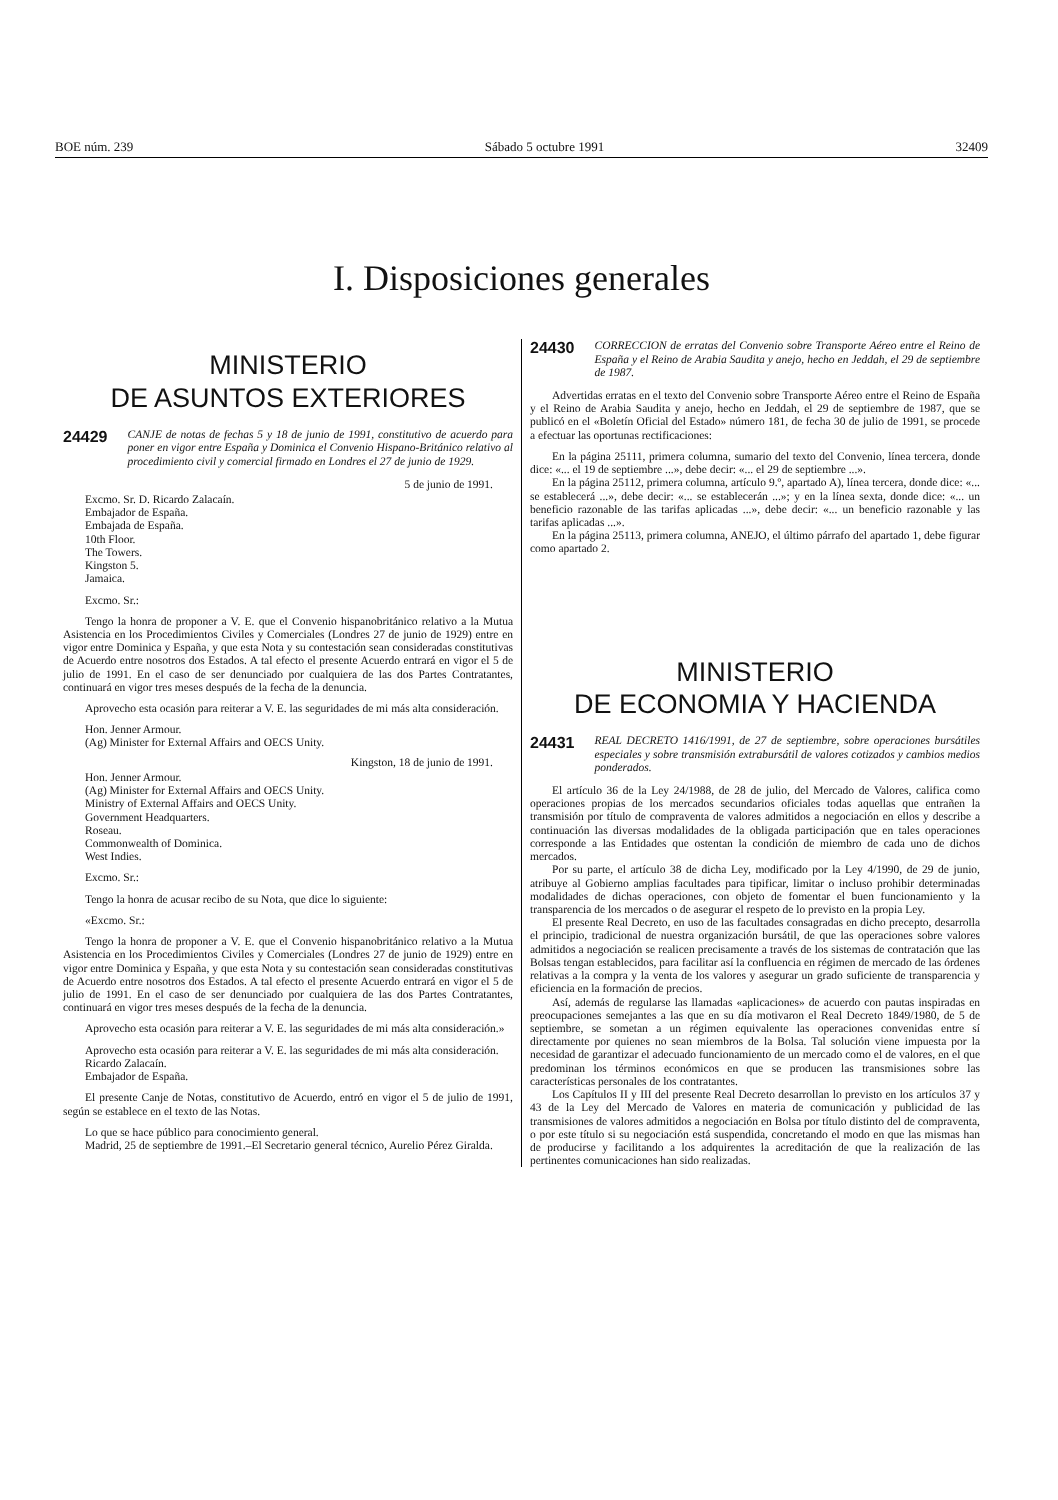BOE núm. 239 Sábado 5 octubre 1991 32409
I. Disposiciones generales
MINISTERIO
DE ASUNTOS EXTERIORES
24429 CANJE de notas de fechas 5 y 18 de junio de 1991, constitutivo de acuerdo para poner en vigor entre España y Dominica el Convenio Hispano-Británico relativo al procedimiento civil y comercial firmado en Londres el 27 de junio de 1929.
5 de junio de 1991.
Excmo. Sr. D. Ricardo Zalacaín.
Embajador de España.
Embajada de España.
10th Floor.
The Towers.
Kingston 5.
Jamaica.
Excmo. Sr.:
Tengo la honra de proponer a V. E. que el Convenio hispanobritánico relativo a la Mutua Asistencia en los Procedimientos Civiles y Comerciales (Londres 27 de junio de 1929) entre en vigor entre Dominica y España, y que esta Nota y su contestación sean consideradas constitutivas de Acuerdo entre nosotros dos Estados. A tal efecto el presente Acuerdo entrará en vigor el 5 de julio de 1991. En el caso de ser denunciado por cualquiera de las dos Partes Contratantes, continuará en vigor tres meses después de la fecha de la denuncia.
Aprovecho esta ocasión para reiterar a V. E. las seguridades de mi más alta consideración.
Hon. Jenner Armour.
(Ag) Minister for External Affairs and OECS Unity.
Kingston, 18 de junio de 1991.
Hon. Jenner Armour.
(Ag) Minister for External Affairs and OECS Unity.
Ministry of External Affairs and OECS Unity.
Government Headquarters.
Roseau.
Commonwealth of Dominica.
West Indies.
Excmo. Sr.:
Tengo la honra de acusar recibo de su Nota, que dice lo siguiente:
«Excmo. Sr.:
Tengo la honra de proponer a V. E. que el Convenio hispanobritánico relativo a la Mutua Asistencia en los Procedimientos Civiles y Comerciales (Londres 27 de junio de 1929) entre en vigor entre Dominica y España, y que esta Nota y su contestación sean consideradas constitutivas de Acuerdo entre nosotros dos Estados. A tal efecto el presente Acuerdo entrará en vigor el 5 de julio de 1991. En el caso de ser denunciado por cualquiera de las dos Partes Contratantes, continuará en vigor tres meses después de la fecha de la denuncia.
Aprovecho esta ocasión para reiterar a V. E. las seguridades de mi más alta consideración.»
Aprovecho esta ocasión para reiterar a V. E. las seguridades de mi más alta consideración.
Ricardo Zalacaín.
Embajador de España.
El presente Canje de Notas, constitutivo de Acuerdo, entró en vigor el 5 de julio de 1991, según se establece en el texto de las Notas.
Lo que se hace público para conocimiento general.
Madrid, 25 de septiembre de 1991.–El Secretario general técnico, Aurelio Pérez Giralda.
24430 CORRECCION de erratas del Convenio sobre Transporte Aéreo entre el Reino de España y el Reino de Arabia Saudita y anejo, hecho en Jeddah, el 29 de septiembre de 1987.
Advertidas erratas en el texto del Convenio sobre Transporte Aéreo entre el Reino de España y el Reino de Arabia Saudita y anejo, hecho en Jeddah, el 29 de septiembre de 1987, que se publicó en el «Boletín Oficial del Estado» número 181, de fecha 30 de julio de 1991, se procede a efectuar las oportunas rectificaciones:
En la página 25111, primera columna, sumario del texto del Convenio, línea tercera, donde dice: «... el 19 de septiembre ...», debe decir: «... el 29 de septiembre ...».
En la página 25112, primera columna, artículo 9.º, apartado A), línea tercera, donde dice: «... se establecerá ...», debe decir: «... se establecerán ...»; y en la línea sexta, donde dice: «... un beneficio razonable de las tarifas aplicadas ...», debe decir: «... un beneficio razonable y las tarifas aplicadas ...».
En la página 25113, primera columna, ANEJO, el último párrafo del apartado 1, debe figurar como apartado 2.
MINISTERIO
DE ECONOMIA Y HACIENDA
24431 REAL DECRETO 1416/1991, de 27 de septiembre, sobre operaciones bursátiles especiales y sobre transmisión extrabursátil de valores cotizados y cambios medios ponderados.
El artículo 36 de la Ley 24/1988, de 28 de julio, del Mercado de Valores, califica como operaciones propias de los mercados secundarios oficiales todas aquellas que entrañen la transmisión por título de compraventa de valores admitidos a negociación en ellos y describe a continuación las diversas modalidades de la obligada participación que en tales operaciones corresponde a las Entidades que ostentan la condición de miembro de cada uno de dichos mercados.
Por su parte, el artículo 38 de dicha Ley, modificado por la Ley 4/1990, de 29 de junio, atribuye al Gobierno amplias facultades para tipificar, limitar o incluso prohibir determinadas modalidades de dichas operaciones, con objeto de fomentar el buen funcionamiento y la transparencia de los mercados o de asegurar el respeto de lo previsto en la propia Ley.
El presente Real Decreto, en uso de las facultades consagradas en dicho precepto, desarrolla el principio, tradicional de nuestra organización bursátil, de que las operaciones sobre valores admitidos a negociación se realicen precisamente a través de los sistemas de contratación que las Bolsas tengan establecidos, para facilitar así la confluencia en régimen de mercado de las órdenes relativas a la compra y la venta de los valores y asegurar un grado suficiente de transparencia y eficiencia en la formación de precios.
Así, además de regularse las llamadas «aplicaciones» de acuerdo con pautas inspiradas en preocupaciones semejantes a las que en su día motivaron el Real Decreto 1849/1980, de 5 de septiembre, se sometan a un régimen equivalente las operaciones convenidas entre sí directamente por quienes no sean miembros de la Bolsa. Tal solución viene impuesta por la necesidad de garantizar el adecuado funcionamiento de un mercado como el de valores, en el que predominan los términos económicos en que se producen las transmisiones sobre las características personales de los contratantes.
Los Capítulos II y III del presente Real Decreto desarrollan lo previsto en los artículos 37 y 43 de la Ley del Mercado de Valores en materia de comunicación y publicidad de las transmisiones de valores admitidos a negociación en Bolsa por título distinto del de compraventa, o por este título si su negociación está suspendida, concretando el modo en que las mismas han de producirse y facilitando a los adquirentes la acreditación de que la realización de las pertinentes comunicaciones han sido realizadas.